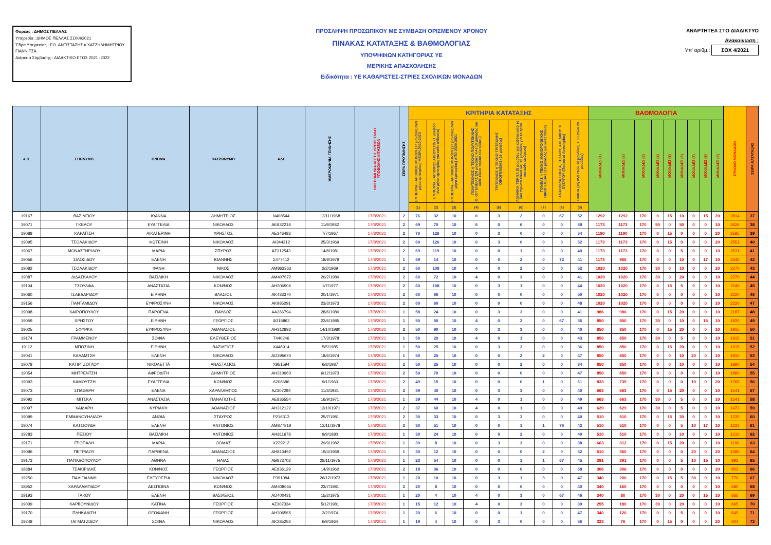Φορέας : ΔΗΜΟΣ ΠΕΛΛΑΣ
Υπηρεσία : ΔΗΜΟΣ ΠΕΛΛΑΣ ΣΟΧ4/2021
Έδρα Υπηρεσίας : ΕΘ. ΑΝΤΙΣΤΑΣΗΣ κ ΧΑΤΖΗΔΗΜΗΤΡΙΟΥ ΓΙΑΝΝΙΤΣΑ
Διάρκεια Σύμβασης : ΔΙΔΑΚΤΙΚΟ ΕΤΟΣ 2021 -2022
ΠΡΟΣΛΗΨΗ ΠΡΟΣΩΠΙΚΟΥ ΜΕ ΣΥΜΒΑΣΗ ΟΡΙΣΜΕΝΟΥ ΧΡΟΝΟΥ
ΠΙΝΑΚΑΣ ΚΑΤΑΤΑΞΗΣ & ΒΑΘΜΟΛΟΓΙΑΣ
ΥΠΟΨΗΦΙΩΝ ΚΑΤΗΓΟΡΙΑΣ ΥΕ
ΜΕΡΙΚΗΣ ΑΠΑΣΧΟΛΗΣΗΣ
Ειδικότητα : ΥΕ ΚΑΘΑΡΙΣΤΕΣ-ΣΤΡΙΕΣ ΣΧΟΛΙΚΩΝ ΜΟΝΑΔΩΝ
ΑΝΑΡΤΗΤΕΑ ΣΤΟ ΔΙΑΔΙΚΤΥΟ
Ανακοίνωση :
Υπ' αριθμ.: ΣΟΧ 4/2021
| Α.Π. | ΕΠΩΝΥΜΟ | ΟΝΟΜΑ | ΠΑΤΡΩΝΥΜΟ | ΑΔΤ | ΗΜΕΡΟΜΗΝΙΑ ΓΕΝΝΗΣΗΣ | ΗΜΕΡΟΜΗΝΙΑ ΛΗΞΗΣ ΠΡΟΘΕΣΜΙΑΣ ΥΠΟΒΟΛΗΣ ΑΙΤΗΣΕΩΝ | ΣΕΙΡΑ ΠΡΟΤΙΜΗΣΗΣ | ΚΡΙΤΗΡΙΑ ΚΑΤΑΤΑΞΗΣ | | | | | | | | | ΒΑΘΜΟΛΟΓΙΑ | | | | | | | | | ΣΥΝΟΛΟ ΜΟΝΑΔΩΝ | ΣΕΙΡΑ ΚΑΤΑΤΑΞΗΣ |
| --- | --- | --- | --- | --- | --- | --- | --- | --- | --- | --- | --- | --- | --- | --- | --- | --- | --- | --- | --- | --- | --- | --- | --- | --- | --- | --- | --- |
| | | | | | | | | ΕΜΠΕΙΡΙΑ - ΑΡΙΘΜΟΣ ΜΗΝΩΝ (17 μονάδες ανά μήνα εμπειρίας) ΜΕΧΡΙ 2019-2020 | ΕΜΠΕΙΡΙΑ - ΑΡΙΘΜΟΣ ΑΙΘΟΥΣΩΝ (1 μονάδα ανά μήνα εμπειρίας για κάθε αίθουσα) | ΕΜΠΕΙΡΙΑ - ΑΡΙΘΜΟΣ ΜΗΝΩΝ (17 μονάδες ανά μήνα εμπειρίας) ΑΠΟ 2020-2021 | ΠΟΛΥΤΕΚΝΟΣ ή ΤΕΚΝΟ ΠΟΛΥΤΕΚΝΗΣ ΟΙΚΟΓΕΝΕΙΑΣ (20 μονάδες ΚΑΙ 10 μονάδες για κάθε τέκνο πέραν του τρίτου) | ΤΡΙΤΕΚΝΟΣ ή ΤΕΚΝΟ ΤΡΙΤΕΚΝΗΣ ΟΙΚΟΓΕΝΕΙΑΣ (15 μονάδες) | ΑΝΗΛΙΚΑ ΤΕΚΝΑ (5 μονάδες για καθένα από τα δύο πρώτα τέκνα και 10 μονάδες για το τρίτο και κάθε επόμενο) | ΓΟΝΕΑΣ ή ΤΕΚΝΟ ΜΟΝΟΓΟΝΕΙΚΗΣ ΟΙΚΟΓΕΝΕΙΑΣ (10 μονάδες για κάθε τέκνο) | ΑΝΑΠΗΡΙΑ ΓΟΝΕΑ, ΤΕΚΝΟΥ, ΑΔΕΛΦΟΥ Ή ΣΥΖΥΓΟΥ (Ποσοστό Αναπηρίας) | ΗΛΙΚΙΑ (<ή =50 ετών 10 μονάδες, > 50 ετών 20 μονάδες) | ΜΟΝΑΔΕΣ (1) | ΜΟΝΑΔΕΣ (2) | ΜΟΝΑΔΕΣ (3) | ΜΟΝΑΔΕΣ (4) | ΜΟΝΑΔΕΣ (5) | ΜΟΝΑΔΕΣ (6) | ΜΟΝΑΔΕΣ (7) | ΜΟΝΑΔΕΣ (8) | ΜΟΝΑΔΕΣ (9) | | |
| | | | | | | | | (1) | (2) | (3) | (4) | (5) | (6) | (7) | (8) | (9) | | | | | | | | | | | |
| 19167 | ΒΑΣΙΛΕΙΟΥ | ΙΩΑΝΝΑ | ΔΗΜΗΤΡΙΟΣ | Ν408544 | 12/11/1968 | 17/8/2021 | 2 | 76 | 32 | 10 | 0 | 3 | 2 | 0 | 67 | 52 | 1292 | 1292 | 170 | 0 | 15 | 10 | 0 | 15 | 20 | 2814 | 37 |
| 19071 | ΓΚΕΛΟΥ | ΕΥΑΓΓΕΛΙΑ | ΝΙΚΟΛΑΟΣ | ΑΕ832218 | 11/9/1982 | 17/8/2021 | 2 | 69 | 70 | 10 | 6 | 0 | 6 | 0 | 0 | 38 | 1173 | 1173 | 170 | 50 | 0 | 50 | 0 | 0 | 10 | 2626 | 38 |
| 19088 | ΚΑΡΑΪΤΣΗ | ΑΙΚΑΤΕΡΙΝΗ | ΧΡΗΣΤΟΣ | ΑΕ346483 | 7/7/1967 | 17/8/2021 | 2 | 70 | 126 | 10 | 0 | 3 | 0 | 0 | 0 | 54 | 1190 | 1190 | 170 | 0 | 15 | 0 | 0 | 0 | 20 | 2585 | 39 |
| 19095 | ΤΣΟΛΑΚΙΔΟΥ | ΦΩΤΕΙΝΗ | ΝΙΚΟΛΑΟΣ | ΑΙ344212 | 25/3/1969 | 17/8/2021 | 2 | 69 | 126 | 10 | 0 | 3 | 0 | 0 | 0 | 52 | 1173 | 1173 | 170 | 0 | 15 | 0 | 0 | 0 | 20 | 2551 | 40 |
| 19067 | ΜΟΝΑΣΤΗΡΙΔΟΥ | ΜΑΡΙΑ | ΣΠΥΡΟΣ | ΑΖ312543 | 14/8/1981 | 17/8/2021 | 2 | 69 | 119 | 10 | 0 | 0 | 1 | 0 | 0 | 40 | 1173 | 1173 | 170 | 0 | 0 | 5 | 0 | 0 | 10 | 2531 | 41 |
| 19056 | ΣΙΛΟΣΙΔΟΥ | ΕΛΕΝΗ | ΙΩΑΝΝΗΣ | Σ477412 | 18/9/1979 | 17/8/2021 | 1 | 69 | 14 | 10 | 0 | 0 | 2 | 0 | 72 | 41 | 1173 | 966 | 170 | 0 | 0 | 10 | 0 | 17 | 10 | 2346 | 42 |
| 19082 | ΤΣΟΛΑΚΙΔΟΥ | ΦΑΝΗ | ΝΙΚΟΣ | ΑΜ863363 | 2/2/1969 | 17/8/2021 | 2 | 60 | 108 | 10 | 4 | 0 | 2 | 0 | 0 | 52 | 1020 | 1020 | 170 | 30 | 0 | 10 | 0 | 0 | 20 | 2270 | 43 |
| 19087 | ΔΙΔΑΣΚΑΛΟΥ | ΒΑΣΙΛΙΚΗ | ΝΙΚΟΛΑΟΣ | ΑΜ407672 | 20/2/1980 | 17/8/2021 | 2 | 60 | 72 | 10 | 4 | 0 | 3 | 0 | 0 | 41 | 1020 | 1020 | 170 | 30 | 0 | 20 | 0 | 0 | 10 | 2270 | 44 |
| 19104 | ΤΣΟΥΛΦΑ | ΑΝΑΣΤΑΣΙΑ | ΚΩΝ/ΝΟΣ | ΑΗ306906 | 1/7/1977 | 17/8/2021 | 2 | 60 | 108 | 10 | 0 | 3 | 1 | 0 | 0 | 44 | 1020 | 1020 | 170 | 0 | 15 | 5 | 0 | 0 | 10 | 2240 | 45 |
| 19060 | ΤΣΑΒΔΑΡΙΔΟΥ | ΕΙΡΗΝΗ | ΒΛΑΣΙΟΣ | ΑΚ433370 | 20/1/1971 | 17/8/2021 | 2 | 60 | 66 | 10 | 0 | 0 | 0 | 0 | 0 | 50 | 1020 | 1020 | 170 | 0 | 0 | 0 | 0 | 0 | 10 | 2220 | 46 |
| 19156 | ΓΙΑΝΤΑΜΙΔΟΥ | ΕΥΦΡΟΣΥΝΗ | ΝΙΚΟΛΑΟΣ | ΑΚ985291 | 23/3/1973 | 17/8/2021 | 2 | 60 | 60 | 10 | 0 | 0 | 0 | 0 | 0 | 48 | 1020 | 1020 | 170 | 0 | 0 | 0 | 0 | 0 | 10 | 2220 | 47 |
| 19098 | ΧΑΙΡΟΠΟΥΛΟΥ | ΠΑΡΘΕΝΑ | ΠΑΥΛΟΣ | ΑΑ266794 | 28/6/1980 | 17/8/2021 | 1 | 58 | 24 | 10 | 0 | 3 | 3 | 0 | 0 | 41 | 986 | 986 | 170 | 0 | 15 | 20 | 0 | 0 | 10 | 2187 | 48 |
| 19059 | ΧΡΗΣΤΟΥ | ΕΙΡΗΝΗ | ΓΕΩΡΓΙΟΣ | Φ315862 | 22/6/1985 | 17/8/2021 | 1 | 50 | 50 | 10 | 4 | 0 | 2 | 0 | 67 | 36 | 850 | 850 | 170 | 30 | 0 | 10 | 0 | 15 | 10 | 1935 | 49 |
| 19025 | ΣΦΥΡΚΑ | ΕΥΦΡΟΣΥΝΗ | ΑΘΑΝΑΣΙΟΣ | ΑΗ312892 | 14/10/1980 | 17/8/2021 | 2 | 50 | 90 | 10 | 0 | 3 | 3 | 0 | 0 | 40 | 850 | 850 | 170 | 0 | 15 | 20 | 0 | 0 | 10 | 1915 | 50 |
| 19174 | ΓΡΑΜΜΕΝΟΥ | ΣΟΦΙΑ | ΕΛΕΥΘΕΡΙΟΣ | Τ440246 | 17/3/1978 | 17/8/2021 | 1 | 50 | 20 | 10 | 4 | 0 | 1 | 0 | 0 | 43 | 850 | 850 | 170 | 30 | 0 | 5 | 0 | 0 | 10 | 1915 | 51 |
| 19112 | ΜΠΟΖΙΝΗ | ΕΙΡΗΝΗ | ΒΑΣΙΛΕΙΟΣ | Χ448914 | 5/5/1985 | 17/8/2021 | 1 | 50 | 25 | 10 | 0 | 3 | 3 | 0 | 0 | 36 | 850 | 850 | 170 | 0 | 15 | 20 | 0 | 0 | 10 | 1915 | 52 |
| 19041 | ΚΑΛΑΜΤΣΗ | ΕΛΕΝΗ | ΝΙΚΟΛΑΟΣ | ΑΟ395670 | 18/6/1974 | 17/8/2021 | 1 | 50 | 25 | 10 | 0 | 0 | 2 | 2 | 0 | 47 | 850 | 850 | 170 | 0 | 0 | 10 | 20 | 0 | 10 | 1910 | 53 |
| 19078 | ΚΑΤΙΡΤΖΟΓΛΟΥ | ΝΙΚΟΛΕΤΤΑ | ΑΝΑΣΤΑΣΙΟΣ | Χ951594 | 6/8/1987 | 17/8/2021 | 2 | 50 | 25 | 10 | 0 | 0 | 2 | 0 | 0 | 34 | 850 | 850 | 170 | 0 | 0 | 10 | 0 | 0 | 10 | 1890 | 54 |
| 19054 | ΜΗΤΡΕΝΤΣΗ | ΑΦΡΟΔΙΤΗ | ΔΗΜΗΤΡΙΟΣ | ΑΗ310960 | 6/12/1973 | 17/8/2021 | 2 | 50 | 70 | 10 | 0 | 0 | 0 | 0 | 0 | 47 | 850 | 850 | 170 | 0 | 0 | 0 | 0 | 0 | 10 | 1880 | 55 |
| 19093 | ΚΑΜΟΥΤΣΗ | ΕΥΑΓΓΕΛΙΑ | ΚΩΝ/ΝΟΣ | Λ206686 | 9/1/1960 | 17/8/2021 | 2 | 49 | 15 | 10 | 0 | 0 | 0 | 1 | 0 | 61 | 833 | 735 | 170 | 0 | 0 | 0 | 10 | 0 | 20 | 1768 | 56 |
| 19073 | ΣΠΑΘΑΡΗ | ΕΛΕΝΑ | ΧΑΡΑΛΑΜΠΟΣ | ΑΖ307294 | 11/3/1981 | 17/8/2021 | 2 | 39 | 40 | 10 | 0 | 3 | 3 | 0 | 0 | 40 | 663 | 663 | 170 | 0 | 15 | 20 | 0 | 0 | 10 | 1541 | 57 |
| 19092 | ΜΙΤΣΚΑ | ΑΝΑΣΤΑΣΙΑ | ΠΑΝΑΓΙΩΤΗΣ | ΑΕ836554 | 16/9/1971 | 17/8/2021 | 1 | 39 | 44 | 10 | 4 | 0 | 1 | 0 | 0 | 49 | 663 | 663 | 170 | 30 | 0 | 5 | 0 | 0 | 10 | 1541 | 58 |
| 19097 | ΧΑΪΔΑΡΗ | ΚΥΡΙΑΚΗ | ΑΘΑΝΑΣΙΟΣ | ΑΗ312122 | 12/10/1971 | 17/8/2021 | 2 | 37 | 60 | 10 | 4 | 0 | 1 | 0 | 0 | 49 | 629 | 629 | 170 | 30 | 0 | 5 | 0 | 0 | 10 | 1473 | 59 |
| 19099 | ΕΜΜΑΝΟΥΗΛΙΔΟΥ | ΑΝΘΙΑ | ΣΤΑΥΡΟΣ | Ρ216313 | 25/7/1981 | 17/8/2021 | 2 | 30 | 33 | 10 | 0 | 3 | 3 | 0 | 0 | 40 | 510 | 510 | 170 | 0 | 15 | 20 | 0 | 0 | 10 | 1235 | 60 |
| 19074 | ΚΑΤΣΙΟΥΔΗ | ΕΛΕΝΗ | ΑΝΤΩΝΙΟΣ | ΑΜ877819 | 12/11/1978 | 17/8/2021 | 2 | 30 | 51 | 10 | 0 | 0 | 1 | 1 | 76 | 42 | 510 | 510 | 170 | 0 | 0 | 5 | 10 | 17 | 10 | 1232 | 61 |
| 19283 | ΠΕΣΙΟΥ | ΒΑΣΙΛΙΚΗ | ΑΝΤΩΝΙΟΣ | ΑΗ811678 | 9/9/1980 | 17/8/2021 | 1 | 30 | 24 | 10 | 0 | 0 | 2 | 0 | 0 | 40 | 510 | 510 | 170 | 0 | 0 | 10 | 0 | 0 | 10 | 1210 | 62 |
| 19171 | ΓΡΟΠΑΛΗ | ΜΑΡΙΑ | ΘΩΜΑΣ | Χ229212 | 29/9/1982 | 17/8/2021 | 1 | 39 | 8 | 10 | 0 | 3 | 3 | 0 | 0 | 38 | 663 | 312 | 170 | 0 | 15 | 20 | 0 | 0 | 10 | 1190 | 63 |
| 19096 | ΠΕΤΡΙΔΟΥ | ΠΑΡΘΕΝΑ | ΑΘΑΝΑΣΙΟΣ | ΑΗ810492 | 19/4/1969 | 17/8/2021 | 1 | 30 | 12 | 10 | 0 | 0 | 0 | 2 | 0 | 52 | 510 | 360 | 170 | 0 | 0 | 0 | 20 | 0 | 20 | 1080 | 64 |
| 19173 | ΠΑΠΑΔΟΠΟΥΛΟΥ | ΑΘΗΝΑ | ΗΛΙΑΣ | ΑΒ873702 | 28/11/1975 | 17/8/2021 | 1 | 23 | 54 | 10 | 0 | 0 | 1 | 1 | 67 | 45 | 391 | 391 | 170 | 0 | 0 | 5 | 10 | 15 | 10 | 992 | 65 |
| 18884 | ΤΣΑΚΙΡΙΔΗΣ | ΚΩΝ/ΝΟΣ | ΓΕΩΡΓΙΟΣ | ΑΕ836129 | 14/9/1962 | 17/8/2021 | 2 | 18 | 36 | 10 | 0 | 0 | 0 | 0 | 0 | 58 | 306 | 306 | 170 | 0 | 0 | 0 | 0 | 0 | 20 | 802 | 66 |
| 19250 | ΠΑΛΙΓΙΑΝΝΗ | ΕΛΕΥΘΕΡΙΑ | ΝΙΚΟΛΑΟΣ | Ρ391084 | 26/12/1973 | 17/8/2021 | 1 | 20 | 10 | 10 | 0 | 3 | 1 | 3 | 0 | 47 | 340 | 200 | 170 | 0 | 15 | 5 | 30 | 0 | 10 | 770 | 67 |
| 18952 | ΧΑΡΑΛΑΜΠΙΔΟΥ | ΔΕΣΠΟΙΝΑ | ΚΩΝ/ΝΟΣ | ΑΜ408665 | 23/7/1981 | 17/8/2021 | 2 | 20 | 8 | 10 | 0 | 0 | 0 | 0 | 0 | 40 | 340 | 160 | 170 | 0 | 0 | 0 | 0 | 0 | 10 | 680 | 68 |
| 19193 | ΤΑΚΟΥ | ΕΛΕΝΗ | ΒΑΣΙΛΕΙΟΣ | ΑΟ400431 | 15/2/1975 | 17/8/2021 | 1 | 20 | 4 | 10 | 4 | 0 | 3 | 0 | 67 | 46 | 340 | 80 | 170 | 30 | 0 | 20 | 0 | 15 | 10 | 665 | 69 |
| 19039 | ΚΑΡΒΟΥΝΙΔΟΥ | ΚΑΤΙΝΑ | ΓΕΩΡΓΙΟΣ | ΑΖ307334 | 5/12/1981 | 17/8/2021 | 1 | 15 | 12 | 10 | 4 | 0 | 3 | 0 | 0 | 39 | 255 | 180 | 170 | 30 | 0 | 20 | 0 | 0 | 10 | 665 | 70 |
| 19170 | ΠΛΗΚΑΔΙΤΗ | ΘΕΟΦΑΝΗ | ΓΕΩΡΓΙΟΣ | ΑΗ306565 | 2/2/1974 | 17/8/2021 | 1 | 20 | 6 | 10 | 0 | 0 | 1 | 0 | 0 | 47 | 340 | 120 | 170 | 0 | 0 | 5 | 0 | 0 | 10 | 645 | 71 |
| 19248 | ΤΑΓΜΑΤΖΙΔΟΥ | ΣΟΦΙΑ | ΝΙΚΟΛΑΟΣ | ΑΚ285253 | 6/9/1964 | 17/8/2021 | 1 | 19 | 4 | 10 | 0 | 3 | 0 | 0 | 0 | 56 | 323 | 76 | 170 | 0 | 15 | 0 | 0 | 0 | 20 | 604 | 72 |